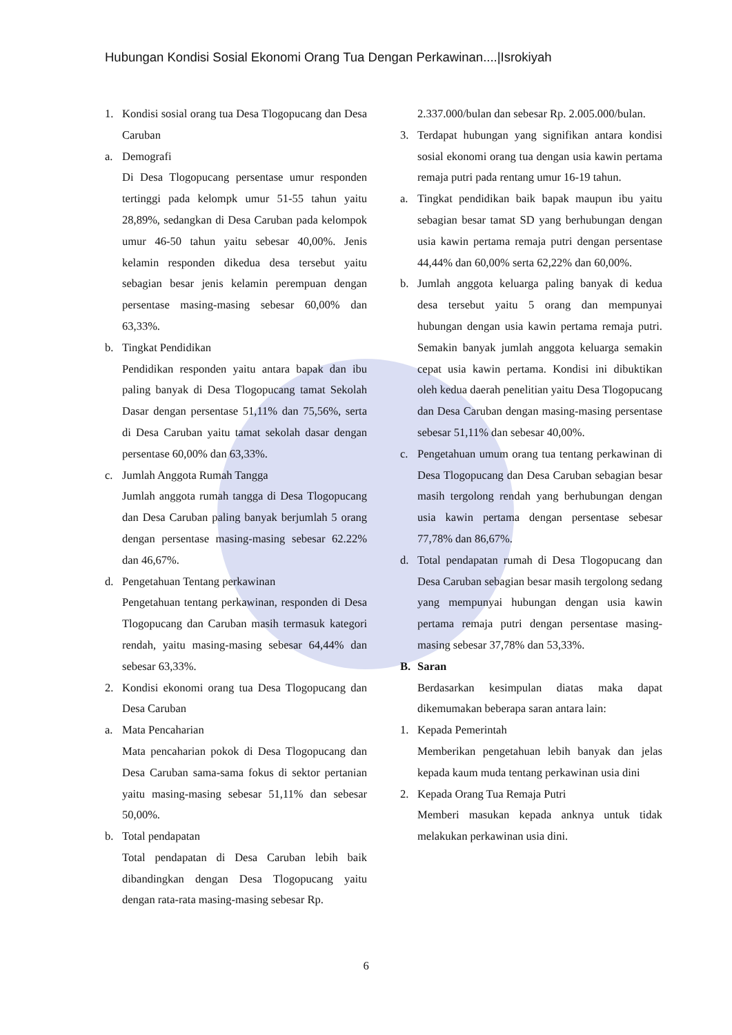Hubungan Kondisi Sosial Ekonomi Orang Tua Dengan Perkawinan....|Isrokiyah
1. Kondisi sosial orang tua Desa Tlogopucang dan Desa Caruban
a. Demografi
Di Desa Tlogopucang persentase umur responden tertinggi pada kelompk umur 51-55 tahun yaitu 28,89%, sedangkan di Desa Caruban pada kelompok umur 46-50 tahun yaitu sebesar 40,00%. Jenis kelamin responden dikedua desa tersebut yaitu sebagian besar jenis kelamin perempuan dengan persentase masing-masing sebesar 60,00% dan 63,33%.
b. Tingkat Pendidikan
Pendidikan responden yaitu antara bapak dan ibu paling banyak di Desa Tlogopucang tamat Sekolah Dasar dengan persentase 51,11% dan 75,56%, serta di Desa Caruban yaitu tamat sekolah dasar dengan persentase 60,00% dan 63,33%.
c. Jumlah Anggota Rumah Tangga
Jumlah anggota rumah tangga di Desa Tlogopucang dan Desa Caruban paling banyak berjumlah 5 orang dengan persentase masing-masing sebesar 62.22% dan 46,67%.
d. Pengetahuan Tentang perkawinan
Pengetahuan tentang perkawinan, responden di Desa Tlogopucang dan Caruban masih termasuk kategori rendah, yaitu masing-masing sebesar 64,44% dan sebesar 63,33%.
2. Kondisi ekonomi orang tua Desa Tlogopucang dan Desa Caruban
a. Mata Pencaharian
Mata pencaharian pokok di Desa Tlogopucang dan Desa Caruban sama-sama fokus di sektor pertanian yaitu masing-masing sebesar 51,11% dan sebesar 50,00%.
b. Total pendapatan
Total pendapatan di Desa Caruban lebih baik dibandingkan dengan Desa Tlogopucang yaitu dengan rata-rata masing-masing sebesar Rp.
2.337.000/bulan dan sebesar Rp. 2.005.000/bulan.
3. Terdapat hubungan yang signifikan antara kondisi sosial ekonomi orang tua dengan usia kawin pertama remaja putri pada rentang umur 16-19 tahun.
a. Tingkat pendidikan baik bapak maupun ibu yaitu sebagian besar tamat SD yang berhubungan dengan usia kawin pertama remaja putri dengan persentase 44,44% dan 60,00% serta 62,22% dan 60,00%.
b. Jumlah anggota keluarga paling banyak di kedua desa tersebut yaitu 5 orang dan mempunyai hubungan dengan usia kawin pertama remaja putri. Semakin banyak jumlah anggota keluarga semakin cepat usia kawin pertama. Kondisi ini dibuktikan oleh kedua daerah penelitian yaitu Desa Tlogopucang dan Desa Caruban dengan masing-masing persentase sebesar 51,11% dan sebesar 40,00%.
c. Pengetahuan umum orang tua tentang perkawinan di Desa Tlogopucang dan Desa Caruban sebagian besar masih tergolong rendah yang berhubungan dengan usia kawin pertama dengan persentase sebesar 77,78% dan 86,67%.
d. Total pendapatan rumah di Desa Tlogopucang dan Desa Caruban sebagian besar masih tergolong sedang yang mempunyai hubungan dengan usia kawin pertama remaja putri dengan persentase masing-masing sebesar 37,78% dan 53,33%.
B. Saran
Berdasarkan kesimpulan diatas maka dapat dikemumakan beberapa saran antara lain:
1. Kepada Pemerintah
Memberikan pengetahuan lebih banyak dan jelas kepada kaum muda tentang perkawinan usia dini
2. Kepada Orang Tua Remaja Putri
Memberi masukan kepada anknya untuk tidak melakukan perkawinan usia dini.
6